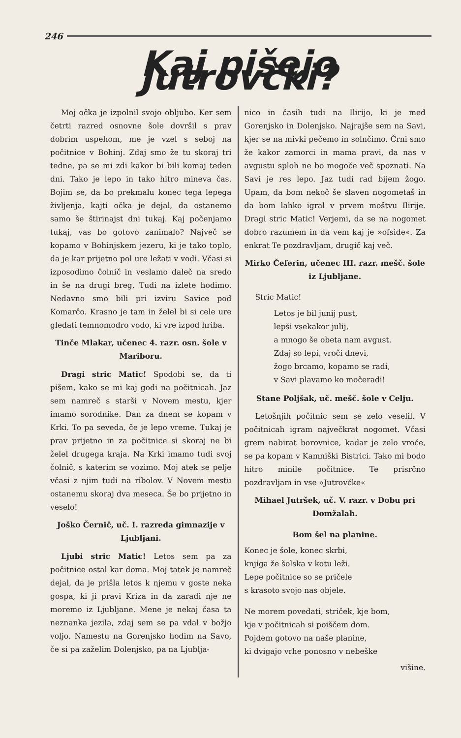246
Kaj pišejo Jutrovčki?
Moj očka je izpolnil svojo obljubo. Ker sem četrti razred osnovne šole dovršil s prav dobrim uspehom, me je vzel s seboj na počitnice v Bohinj. Zdaj smo že tu skoraj tri tedne, pa se mi zdi kakor bi bili komaj teden dni. Tako je lepo in tako hitro mineva čas. Bojim se, da bo prekmalu konec tega lepega življenja, kajti očka je dejal, da ostanemo samo še štirinajst dni tukaj. Kaj počenjamo tukaj, vas bo gotovo zanimalo? Največ se kopamo v Bohinjskem jezeru, ki je tako toplo, da je kar prijetno pol ure ležati v vodi. Včasi si izposodimo čolnič in veslamo daleč na sredo in še na drugi breg. Tudi na izlete hodimo. Nedavno smo bili pri izviru Savice pod Komarčo. Krasno je tam in želel bi si cele ure gledati temnomodro vodo, ki vre izpod hriba.
Tinče Mlakar, učenec 4. razr. osn. šole v Mariboru.
Dragi stric Matic! Spodobi se, da ti pišem, kako se mi kaj godi na počitnicah. Jaz sem namreč s starši v Novem mestu, kjer imamo sorodnike. Dan za dnem se kopam v Krki. To pa seveda, če je lepo vreme. Tukaj je prav prijetno in za počitnice si skoraj ne bi želel drugega kraja. Na Krki imamo tudi svoj čolnič, s katerim se vozimo. Moj atek se pelje včasi z njim tudi na ribolov. V Novem mestu ostanemu skoraj dva meseca. Še bo prijetno in veselo!
Joško Černič, uč. I. razreda gimnazije v Ljubljani.
Ljubi stric Matic! Letos sem pa za počitnice ostal kar doma. Moj tatek je namreč dejal, da je prišla letos k njemu v goste neka gospa, ki ji pravi Kriza in da zaradi nje ne moremo iz Ljubljane. Mene je nekaj časa ta neznanka jezila, zdaj sem se pa vdal v božjo voljo. Namestu na Gorenjsko hodim na Savo, če si pa zaželim Dolenjsko, pa na Ljublja-
nico in časih tudi na Ilirijo, ki je med Gorenjsko in Dolenjsko. Najrajše sem na Savi, kjer se na mivki pečemo in solnčimo. Črni smo že kakor zamorci in mama pravi, da nas v avgustu sploh ne bo mogoče več spoznati. Na Savi je res lepo. Jaz tudi rad bijem žogo. Upam, da bom nekoč še slaven nogometaš in da bom lahko igral v prvem moštvu Ilirije. Dragi stric Matic! Verjemi, da se na nogomet dobro razumem in da vem kaj je »ofside«. Za enkrat Te pozdravljam, drugič kaj več.
Mirko Čeferin, učenec III. razr. mešč. šole iz Ljubljane.
Stric Matic!
Letos je bil junij pust,
lepši vsekakor julij,
a mnogo še obeta nam avgust.
Zdaj so lepi, vroči dnevi,
žogo brcamo, kopamo se radi,
v Savi plavamo ko močeradi!
Stane Poljšak, uč. mešč. šole v Celju.
Letošnjih počitnic sem se zelo veselil. V počitnicah igram največkrat nogomet. Včasi grem nabirat borovnice, kadar je zelo vroče, se pa kopam v Kamniški Bistrici. Tako mi bodo hitro minile počitnice. Te prisrčno pozdravljam in vse »Jutrovčke«
Mihael Jutršek, uč. V. razr. v Dobu pri Domžalah.
Bom šel na planine.
Konec je šole, konec skrbi,
knjiga že šolska v kotu leži.
Lepe počitnice so se pričele
s krasoto svojo nas objele.
Ne morem povedati, striček, kje bom,
kje v počitnicah si poiščem dom.
Pojdem gotovo na naše planine,
ki dvigajo vrhe ponosno v nebeške
višine.